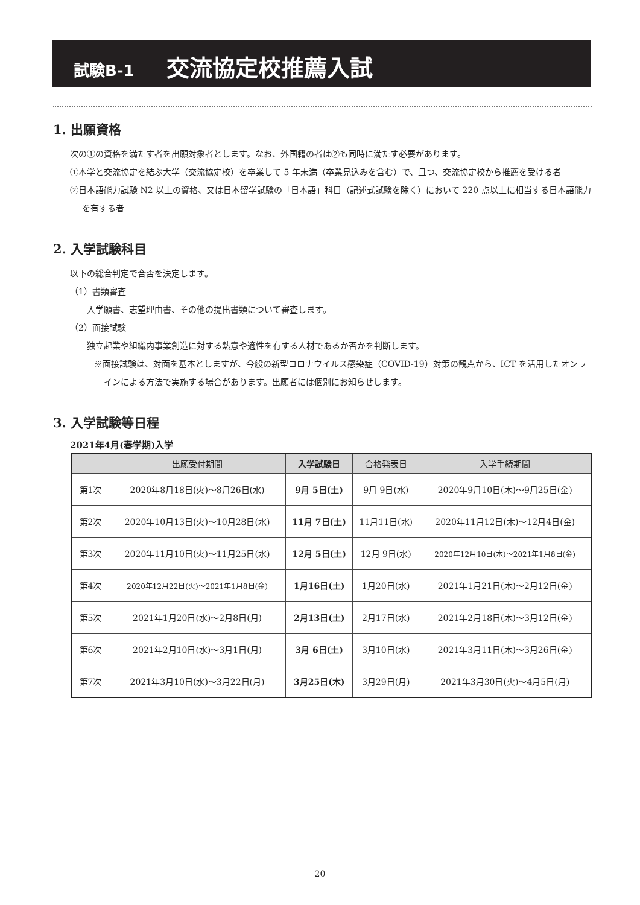試験B-1 交流協定校推薦入試
1. 出願資格
次の①の資格を満たす者を出願対象者とします。なお、外国籍の者は②も同時に満たす必要があります。
①本学と交流協定を結ぶ大学（交流協定校）を卒業して 5 年未満（卒業見込みを含む）で、且つ、交流協定校から推薦を受ける者
②日本語能力試験 N2 以上の資格、又は日本留学試験の「日本語」科目（記述式試験を除く）において 220 点以上に相当する日本語能力を有する者
2. 入学試験科目
以下の総合判定で合否を決定します。
（1）書類審査
　　入学願書、志望理由書、その他の提出書類について審査します。
（2）面接試験
　　独立起業や組織内事業創造に対する熱意や適性を有する人材であるか否かを判断します。
※面接試験は、対面を基本としますが、今般の新型コロナウイルス感染症（COVID-19）対策の観点から、ICT を活用したオンラインによる方法で実施する場合があります。出願者には個別にお知らせします。
3. 入学試験等日程
2021年4月(春学期)入学
| | 出願受付期間 | 入学試験日 | 合格発表日 | 入学手続期間 |
| --- | --- | --- | --- | --- |
| 第1次 | 2020年8月18日(火)～8月26日(水) | 9月 5日(土) | 9月 9日(水) | 2020年9月10日(木)～9月25日(金) |
| 第2次 | 2020年10月13日(火)～10月28日(水) | 11月 7日(土) | 11月11日(水) | 2020年11月12日(木)～12月4日(金) |
| 第3次 | 2020年11月10日(火)～11月25日(水) | 12月 5日(土) | 12月 9日(水) | 2020年12月10日(木)～2021年1月8日(金) |
| 第4次 | 2020年12月22日(火)～2021年1月8日(金) | 1月16日(土) | 1月20日(水) | 2021年1月21日(木)～2月12日(金) |
| 第5次 | 2021年1月20日(水)～2月8日(月) | 2月13日(土) | 2月17日(水) | 2021年2月18日(木)～3月12日(金) |
| 第6次 | 2021年2月10日(水)～3月1日(月) | 3月 6日(土) | 3月10日(水) | 2021年3月11日(木)～3月26日(金) |
| 第7次 | 2021年3月10日(水)～3月22日(月) | 3月25日(木) | 3月29日(月) | 2021年3月30日(火)～4月5日(月) |
20